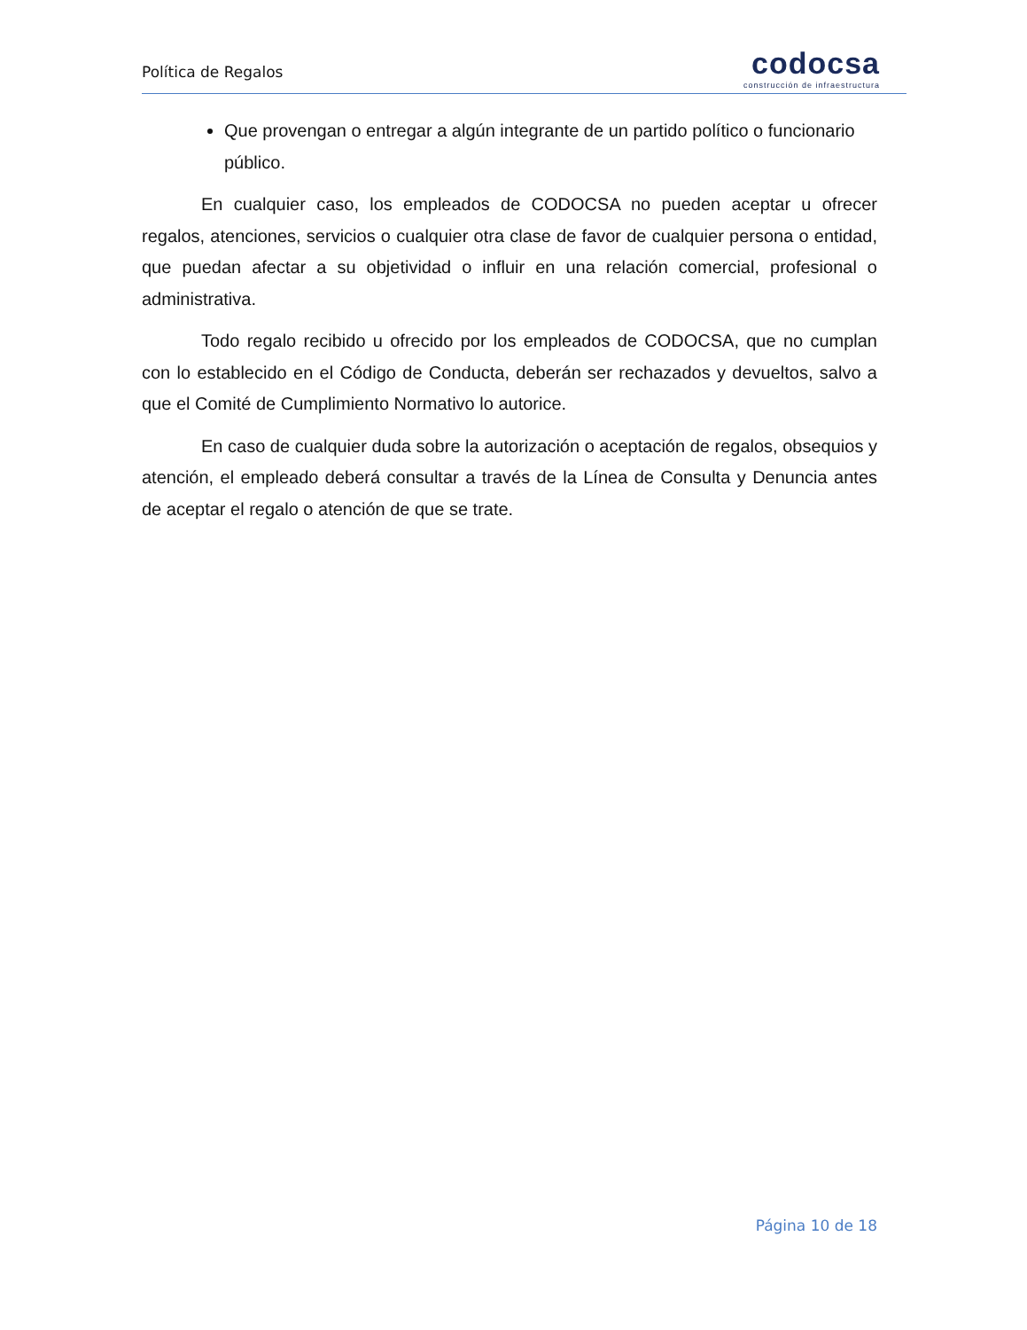Política de Regalos
codocsa
construcción de infraestructura
Que provengan o entregar a algún integrante de un partido político o funcionario público.
En cualquier caso, los empleados de CODOCSA no pueden aceptar u ofrecer regalos, atenciones, servicios o cualquier otra clase de favor de cualquier persona o entidad, que puedan afectar a su objetividad o influir en una relación comercial, profesional o administrativa.
Todo regalo recibido u ofrecido por los empleados de CODOCSA, que no cumplan con lo establecido en el Código de Conducta, deberán ser rechazados y devueltos, salvo a que el Comité de Cumplimiento Normativo lo autorice.
En caso de cualquier duda sobre la autorización o aceptación de regalos, obsequios y atención, el empleado deberá consultar a través de la Línea de Consulta y Denuncia antes de aceptar el regalo o atención de que se trate.
Página 10 de 18